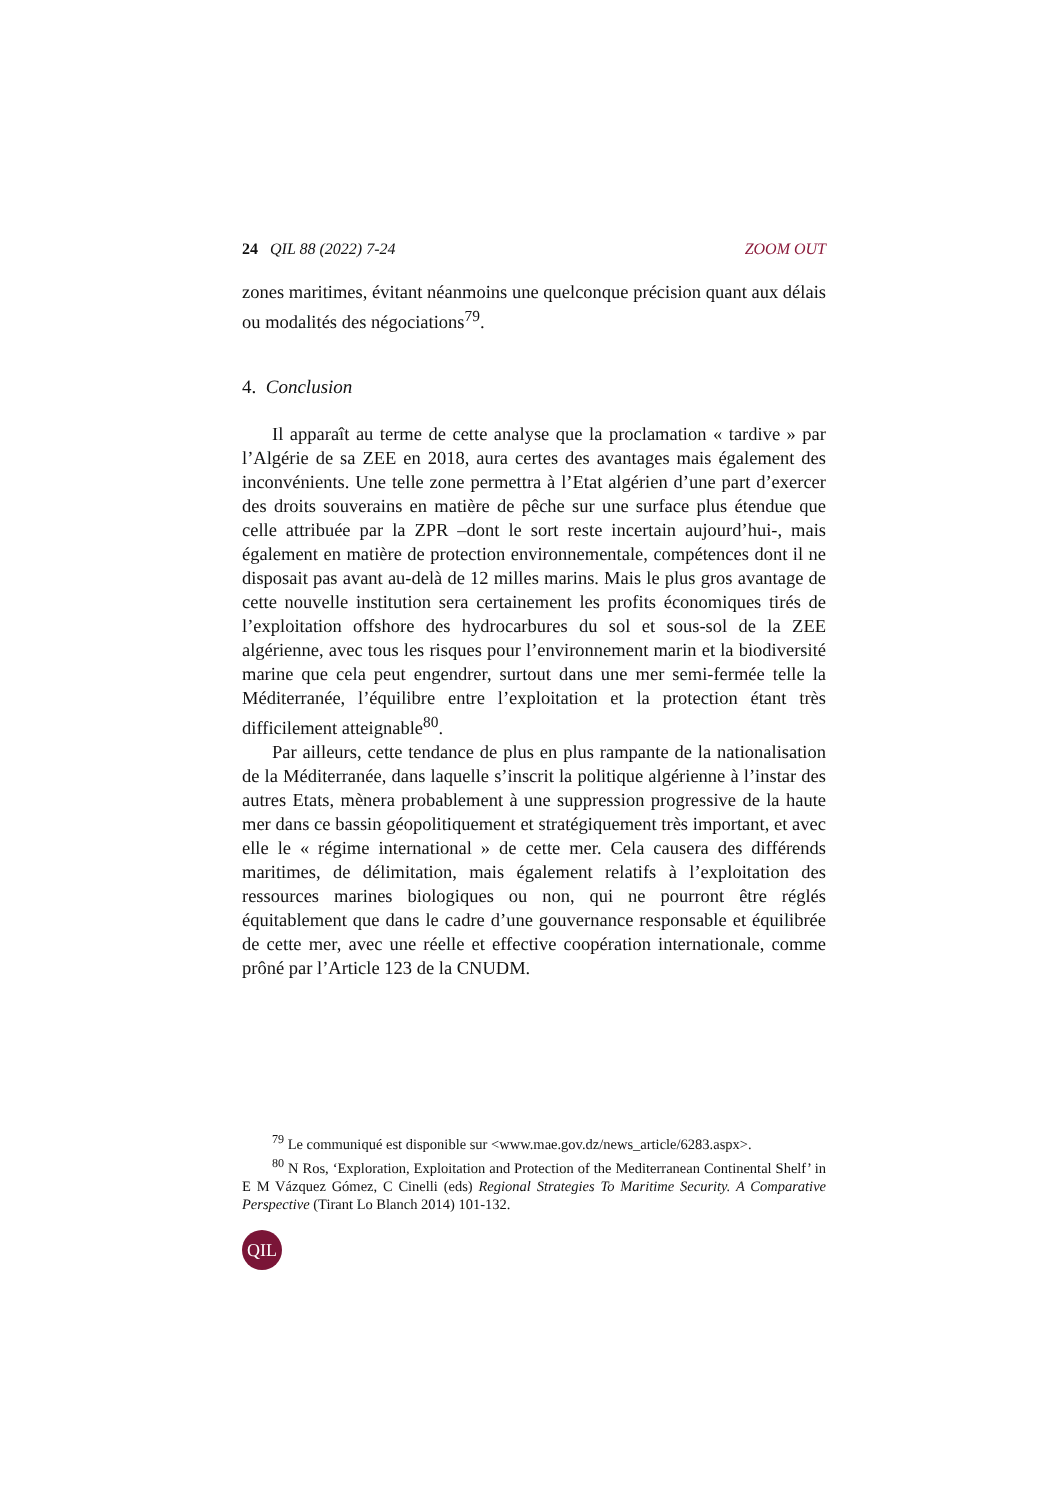24 QIL 88 (2022) 7-24 ZOOM OUT
zones maritimes, évitant néanmoins une quelconque précision quant aux délais ou modalités des négociations<sup>79</sup>.
4. Conclusion
Il apparaît au terme de cette analyse que la proclamation « tardive » par l’Algérie de sa ZEE en 2018, aura certes des avantages mais également des inconvénients. Une telle zone permettra à l’Etat algérien d’une part d’exercer des droits souverains en matière de pêche sur une surface plus étendue que celle attribuée par la ZPR –dont le sort reste incertain aujourd’hui-, mais également en matière de protection environnementale, compétences dont il ne disposait pas avant au-delà de 12 milles marins. Mais le plus gros avantage de cette nouvelle institution sera certainement les profits économiques tirés de l’exploitation offshore des hydrocarbures du sol et sous-sol de la ZEE algérienne, avec tous les risques pour l’environnement marin et la biodiversité marine que cela peut engendrer, surtout dans une mer semi-fermée telle la Méditerranée, l’équilibre entre l’exploitation et la protection étant très difficilement atteignable<sup>80</sup>.
Par ailleurs, cette tendance de plus en plus rampante de la nationalisation de la Méditerranée, dans laquelle s’inscrit la politique algérienne à l’instar des autres Etats, mènera probablement à une suppression progressive de la haute mer dans ce bassin géopolitiquement et stratégiquement très important, et avec elle le « régime international » de cette mer. Cela causera des différends maritimes, de délimitation, mais également relatifs à l’exploitation des ressources marines biologiques ou non, qui ne pourront être réglés équitablement que dans le cadre d’une gouvernance responsable et équilibrée de cette mer, avec une réelle et effective coopération internationale, comme prôné par l’Article 123 de la CNUDM.
<sup>79</sup> Le communiqué est disponible sur <www.mae.gov.dz/news_article/6283.aspx>.
<sup>80</sup> N Ros, ‘Exploration, Exploitation and Protection of the Mediterranean Continental Shelf’ in E M Vázquez Gómez, C Cinelli (eds) Regional Strategies To Maritime Security. A Comparative Perspective (Tirant Lo Blanch 2014) 101-132.
QIL